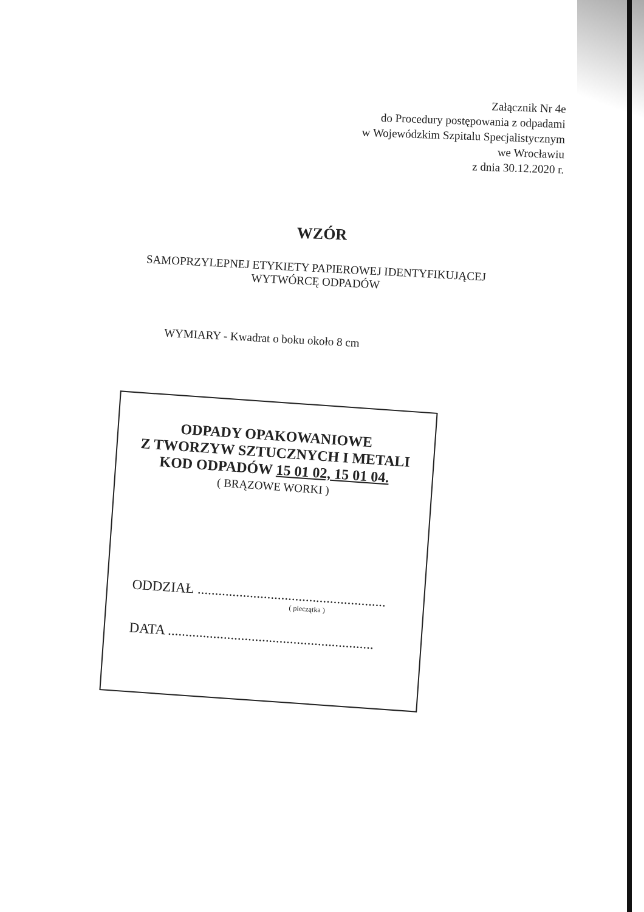Załącznik Nr 4e
do Procedury postępowania z odpadami
w Wojewódzkim Szpitalu Specjalistycznym
we Wrocławiu
z dnia 30.12.2020 r.
WZÓR
SAMOPRZYLEPNEJ ETYKIETY PAPIEROWEJ IDENTYFIKUJĄCEJ WYTWÓRCĘ ODPADÓW
WYMIARY - Kwadrat o boku około 8 cm
ODPADY OPAKOWANIOWE
Z TWORZYW SZTUCZNYCH I METALI
KOD ODPADÓW 15 01 02, 15 01 04.
( BRĄZOWE WORKI )
ODDZIAŁ ......................................................
( pieczątka )
DATA ...........................................................